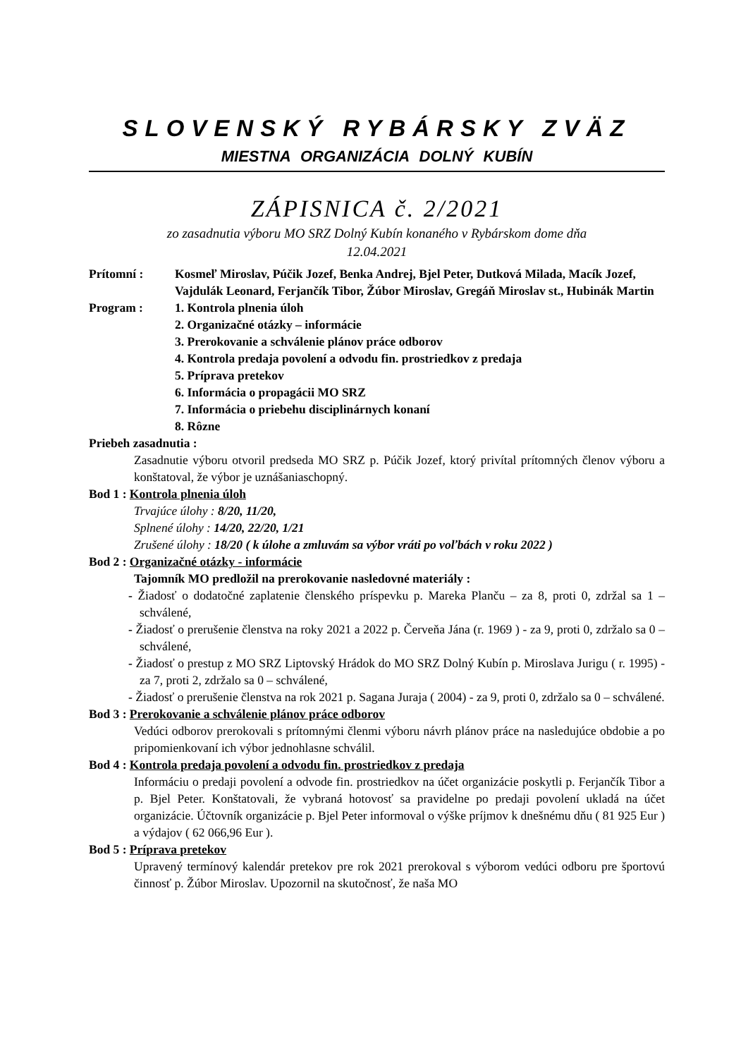SLOVENSKÝ RYBÁRSKY ZVÄZ
MIESTNA ORGANIZÁCIA DOLNÝ KUBÍN
ZÁPISNICA č. 2/2021
zo zasadnutia výboru MO SRZ Dolný Kubín konaného v Rybárskom dome dňa
12.04.2021
Prítomní : Kosmeľ Miroslav, Púčik Jozef, Benka Andrej, Bjel Peter, Dutková Milada, Macík Jozef, Vajdulák Leonard, Ferjančík Tibor, Žúbor Miroslav, Gregáň Miroslav st., Hubinák Martin
Program : 1. Kontrola plnenia úloh
2. Organizačné otázky – informácie
3. Prerokovanie a schválenie plánov práce odborov
4. Kontrola predaja povolení a odvodu fin. prostriedkov z predaja
5. Príprava pretekov
6. Informácia o propagácii MO SRZ
7. Informácia o priebehu disciplinárnych konaní
8. Rôzne
Priebeh zasadnutia :
Zasadnutie výboru otvoril predseda MO SRZ p. Púčik Jozef, ktorý privítal prítomných členov výboru a konštatoval, že výbor je uznášaniaschopný.
Bod 1 : Kontrola plnenia úloh
Trvajúce úlohy : 8/20, 11/20,
Splnené úlohy : 14/20, 22/20, 1/21
Zrušené úlohy : 18/20 ( k úlohe a zmluvám sa výbor vráti po voľbách v roku 2022 )
Bod 2 : Organizačné otázky - informácie
Tajomník MO predložil na prerokovanie nasledovné materiály :
- Žiadosť o dodatočné zaplatenie členského príspevku p. Mareka Planču – za 8, proti 0, zdržal sa 1 – schválené,
- Žiadosť o prerušenie členstva na roky 2021 a 2022 p. Červeňa Jána (r. 1969 ) - za 9, proti 0, zdržalo sa 0 – schválené,
- Žiadosť o prestup z MO SRZ Liptovský Hrádok do MO SRZ Dolný Kubín p. Miroslava Jurigu ( r. 1995) - za 7, proti 2, zdržalo sa 0 – schválené,
- Žiadosť o prerušenie členstva na rok 2021 p. Sagana Juraja ( 2004) - za 9, proti 0, zdržalo sa 0 – schválené.
Bod 3 : Prerokovanie a schválenie plánov práce odborov
Vedúci odborov prerokovali s prítomnými členmi výboru návrh plánov práce na nasledujúce obdobie a po pripomienkovaní ich výbor jednohlasne schválil.
Bod 4 : Kontrola predaja povolení a odvodu fin. prostriedkov z predaja
Informáciu o predaji povolení a odvode fin. prostriedkov na účet organizácie poskytli p. Ferjančík Tibor a p. Bjel Peter. Konštatovali, že vybraná hotovosť sa pravidelne po predaji povolení ukladá na účet organizácie. Účtovník organizácie p. Bjel Peter informoval o výške príjmov k dnešnému dňu ( 81 925 Eur ) a výdajov ( 62 066,96 Eur ).
Bod 5 : Príprava pretekov
Upravený termínový kalendár pretekov pre rok 2021 prerokoval s výborom vedúci odboru pre športovú činnosť p. Žúbor Miroslav. Upozornil na skutočnosť, že naša MO